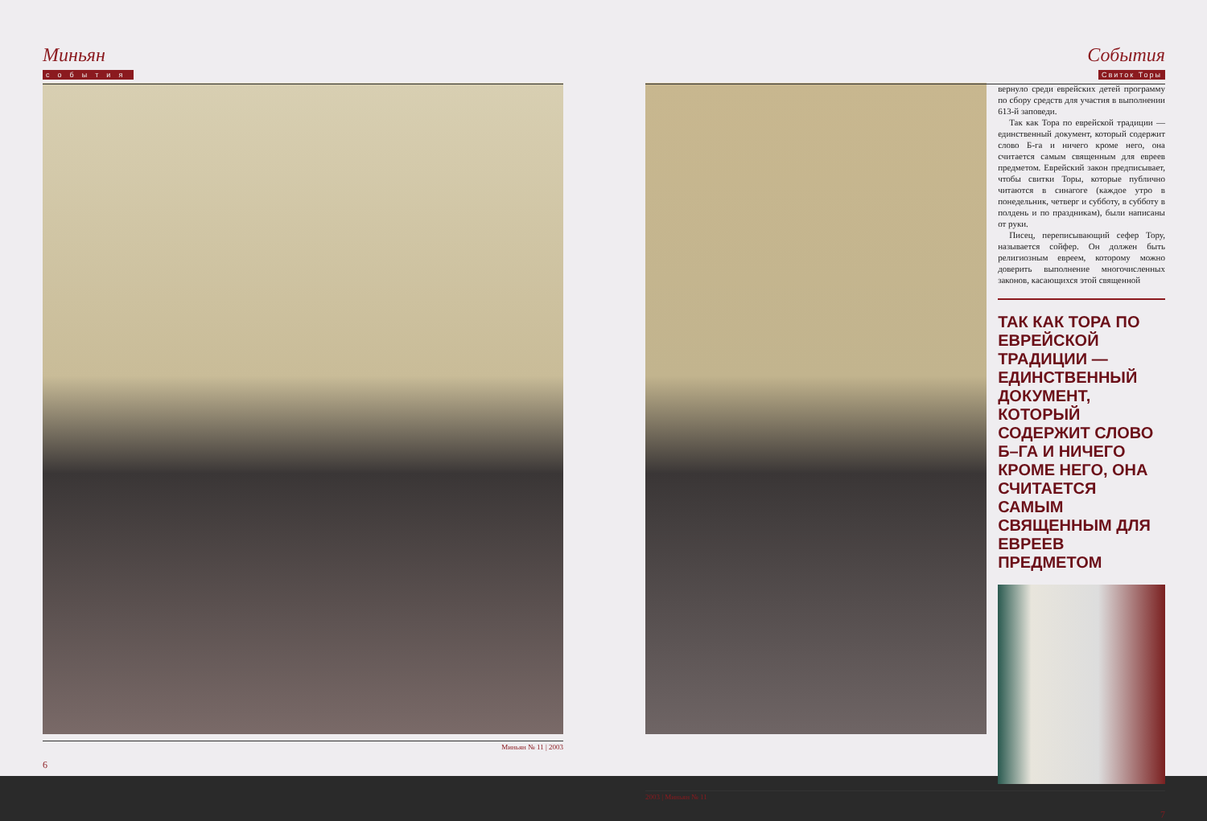Миньян
события
Миньян № 11 | 2003
6
События
Свиток Торы
вернуло среди еврейских детей программу по сбору средств для участия в выполнении 613-й заповеди.
Так как Тора по еврейской традиции — единственный документ, который содержит слово Б-га и ничего кроме него, она считается самым священным для евреев предметом. Еврейский закон предписывает, чтобы свитки Торы, которые публично читаются в синагоге (каждое утро в понедельник, четверг и субботу, в субботу в полдень и по праздникам), были написаны от руки.
Писец, переписывающий сефер Тору, называется сойфер. Он должен быть религиозным евреем, которому можно доверить выполнение многочисленных законов, касающихся этой священной
ТАК КАК ТОРА ПО ЕВРЕЙСКОЙ ТРАДИЦИИ — ЕДИНСТВЕННЫЙ ДОКУМЕНТ, КОТОРЫЙ СОДЕРЖИТ СЛОВО Б–ГА И НИЧЕГО КРОМЕ НЕГО, ОНА СЧИТАЕТСЯ САМЫМ СВЯЩЕННЫМ ДЛЯ ЕВРЕЕВ ПРЕДМЕТОМ
2003 | Миньян № 11
7